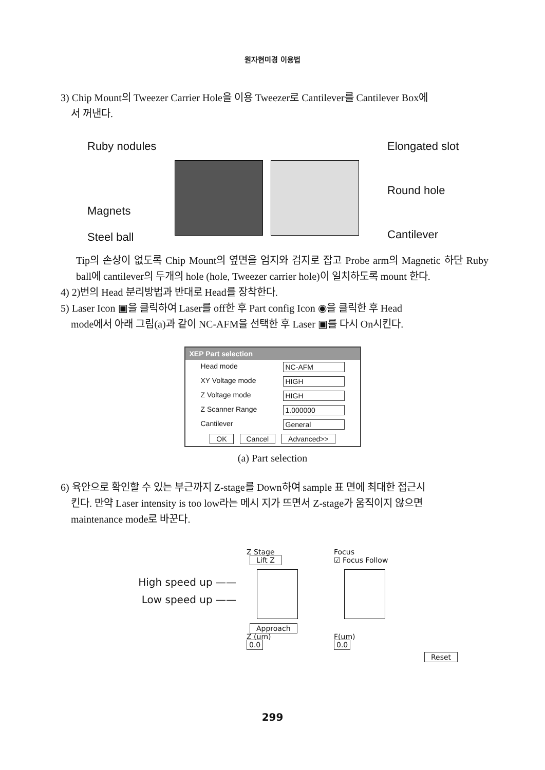원자현미경 이용법
3) Chip Mount의 Tweezer Carrier Hole을 이용 Tweezer로 Cantilever를 Cantilever Box에
서 꺼낸다.
Ruby nodules
Magnets
Steel ball
Elongated slot
Round hole
Cantilever
Tip의 손상이 없도록 Chip Mount의 옆면을 엄지와 검지로 잡고 Probe arm의 Magnetic 하단 Ruby ball에 cantilever의 두개의 hole (hole, Tweezer carrier hole)이 일치하도록 mount 한다.
4) 2)번의 Head 분리방법과 반대로 Head를 장착한다.
5) Laser Icon ▣을 클릭하여 Laser를 off한 후 Part config Icon ◉을 클릭한 후 Head
mode에서 아래 그림(a)과 같이 NC-AFM을 선택한 후 Laser ▣를 다시 On시킨다.
XEP Part selection
Head mode NC-AFM
XY Voltage mode HIGH
Z Voltage mode HIGH
Z Scanner Range 1.000000
Cantilever General
OK Cancel Advanced>>
(a) Part selection
6) 육안으로 확인할 수 있는 부근까지 Z-stage를 Down하여 sample 표 면에 최대한 접근시
킨다. 만약 Laser intensity is too low라는 메시 지가 뜨면서 Z-stage가 움직이지 않으면
maintenance mode로 바꾼다.
High speed up ——
Low speed up ——
Z Stage
Lift Z
Approach
Z (um)
0.0
Focus
☑ Focus Follow
F(um)
0.0
Reset
299